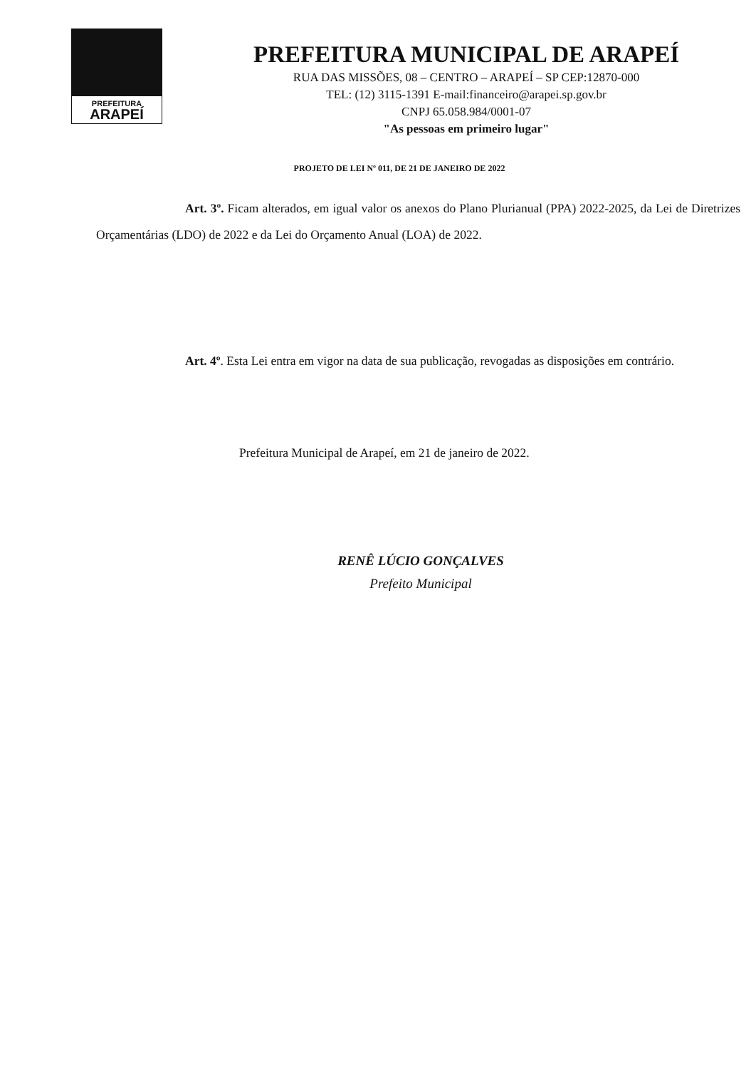PREFEITURA
ARAPEÍ
PREFEITURA MUNICIPAL DE ARAPEÍ
RUA DAS MISSÕES, 08 – CENTRO – ARAPEÍ – SP CEP:12870-000
TEL: (12) 3115-1391 E-mail:financeiro@arapei.sp.gov.br
CNPJ 65.058.984/0001-07
"As pessoas em primeiro lugar"
PROJETO DE LEI Nº 011, DE 21 DE JANEIRO DE 2022
Art. 3º. Ficam alterados, em igual valor os anexos do Plano Plurianual (PPA) 2022-2025, da Lei de Diretrizes Orçamentárias (LDO) de 2022 e da Lei do Orçamento Anual (LOA) de 2022.
Art. 4º. Esta Lei entra em vigor na data de sua publicação, revogadas as disposições em contrário.
Prefeitura Municipal de Arapeí, em 21 de janeiro de 2022.
RENÊ LÚCIO GONÇALVES
Prefeito Municipal